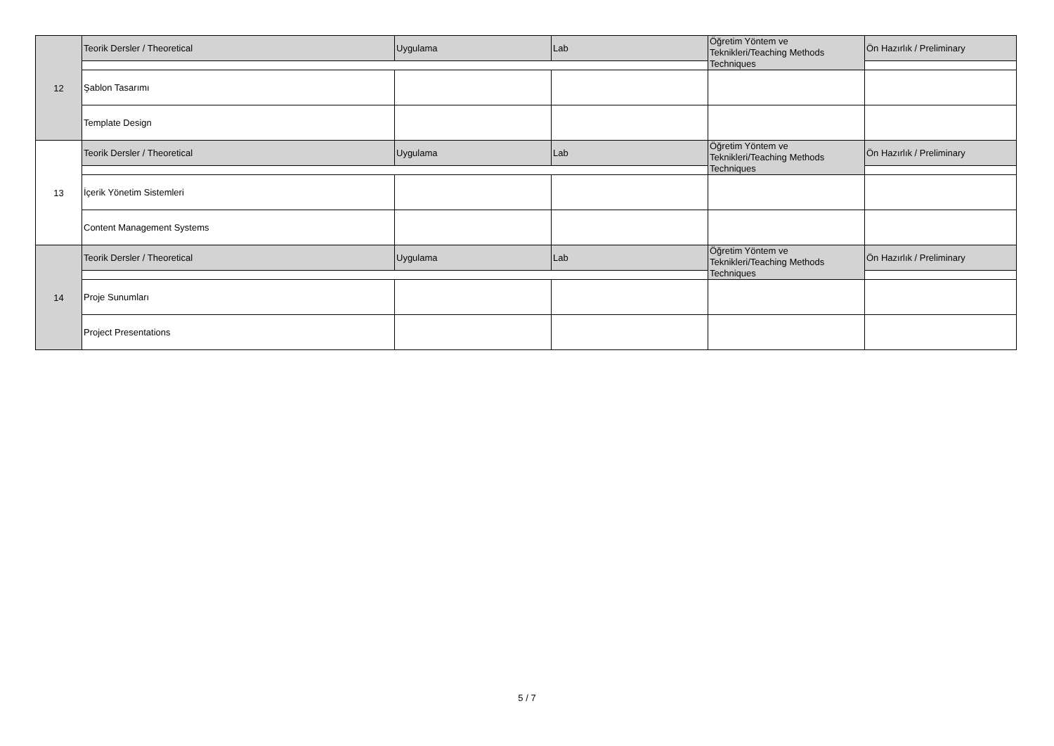| 12 | Teorik Dersler / Theoretical | Uygulama | Lab | Öğretim Yöntem ve Teknikleri/Teaching Methods Techniques | Ön Hazırlık / Preliminary |
| | Şablon Tasarımı | | | | |
| | Template Design | | | | |
| 13 | Teorik Dersler / Theoretical | Uygulama | Lab | Öğretim Yöntem ve Teknikleri/Teaching Methods Techniques | Ön Hazırlık / Preliminary |
| | İçerik Yönetim Sistemleri | | | | |
| | Content Management Systems | | | | |
| 14 | Teorik Dersler / Theoretical | Uygulama | Lab | Öğretim Yöntem ve Teknikleri/Teaching Methods Techniques | Ön Hazırlık / Preliminary |
| | Proje Sunumları | | | | |
| | Project Presentations | | | | |
5 / 7